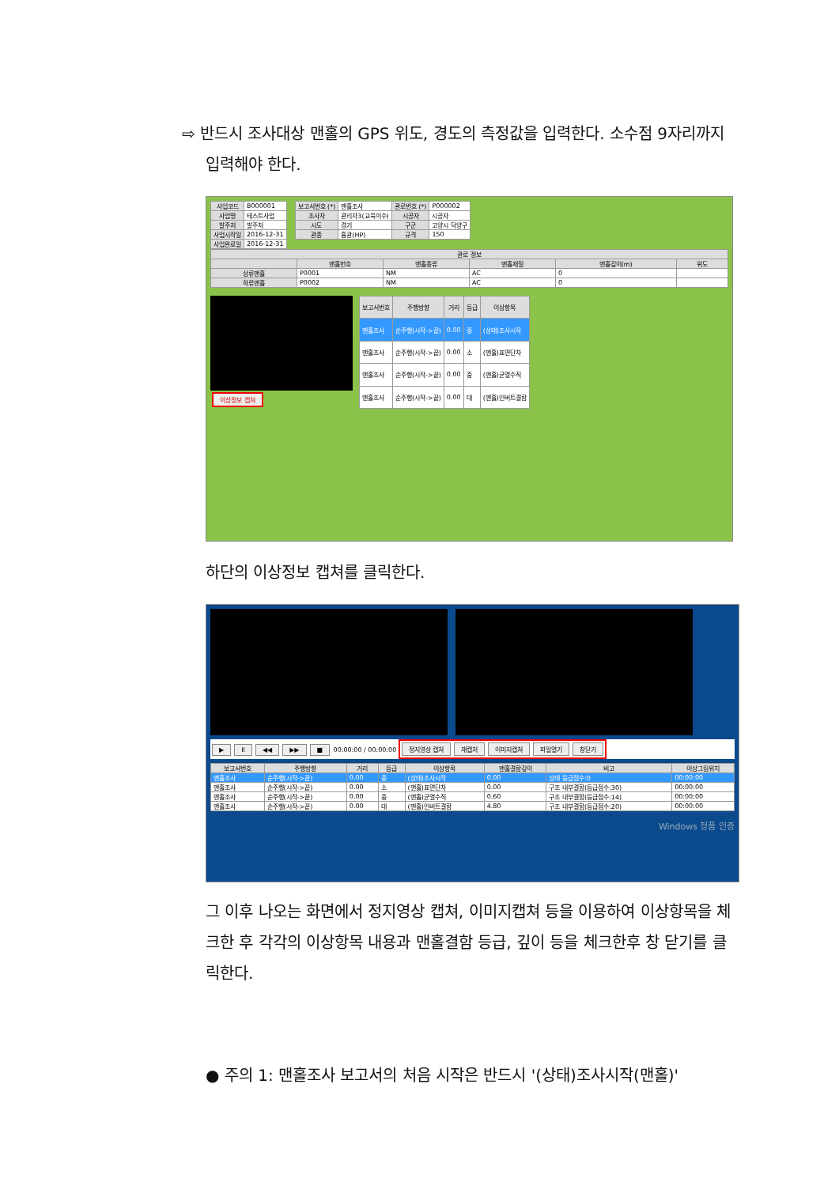⇨ 반드시 조사대상 맨홀의 GPS 위도, 경도의 측정값을 입력한다. 소수점 9자리까지 입력해야 한다.
| 사업코드 | B000001 |
| 사업명 | 테스트사업 |
| 발주처 | 발주처 |
| 사업시작일 | 2016-12-31 |
| 사업완료일 | 2016-12-31 |
| 보고서번호 (*) | 맨홀조사 | 관로번호 (*) | P000002 |
| 조사자 | 관리자3(교육이수) | 시공자 | 시공자 |
| 시도 | 경기 | 구군 | 고양시 덕양구 |
| 관종 | 흄관(HP) | 규격 | 150 |
| 관로 정보 | | | | | |
| --- | --- | --- | --- | --- | --- |
| | 맨홀번호 | 맨홀종류 | 맨홀재질 | 맨홀깊이(m) | 위도 |
| 상류맨홀 | P0001 | NM | AC | 0 | |
| 하류맨홀 | P0002 | NM | AC | 0 | |
이상정보 캡쳐
| 보고서번호 | 주행방향 | 거리 | 등급 | 이상항목 |
| --- | --- | --- | --- | --- |
| 맨홀조사 | 순주행(시작->끝) | 0.00 | 중 | (상태)조사시작 |
| 맨홀조사 | 순주행(시작->끝) | 0.00 | 소 | (맨홀)표면단차 |
| 맨홀조사 | 순주행(시작->끝) | 0.00 | 중 | (맨홀)균열수직 |
| 맨홀조사 | 순주행(시작->끝) | 0.00 | 대 | (맨홀)인버트결함 |
하단의 이상정보 캡쳐를 클릭한다.
▶ II ◀◀ ▶▶ ■ 00:00:00 / 00:00:00 정지영상 캡쳐 재캡처 이미지캡쳐 파일열기 창닫기
| 보고서번호 | 주행방향 | 거리 | 등급 | 이상항목 | 맨홀결함깊이 | 비고 | 이상그림위치 |
| --- | --- | --- | --- | --- | --- | --- | --- |
| 맨홀조사 | 순주행(시작->끝) | 0.00 | 중 | (상태)조사시작 | 0.00 | 상태 등급점수:0 | 00:00:00 |
| 맨홀조사 | 순주행(시작->끝) | 0.00 | 소 | (맨홀)표면단차 | 0.00 | 구조 내부결함(등급점수:30) | 00:00:00 |
| 맨홀조사 | 순주행(시작->끝) | 0.00 | 중 | (맨홀)균열수직 | 0.60 | 구조 내부결함(등급점수:14) | 00:00:00 |
| 맨홀조사 | 순주행(시작->끝) | 0.00 | 대 | (맨홀)인버트결함 | 4.80 | 구조 내부결함(등급점수:20) | 00:00:00 |
Windows 정품 인증
그 이후 나오는 화면에서 정지영상 캡쳐, 이미지캡쳐 등을 이용하여 이상항목을 체크한 후 각각의 이상항목 내용과 맨홀결함 등급, 깊이 등을 체크한후 창 닫기를 클릭한다.
● 주의 1: 맨홀조사 보고서의 처음 시작은 반드시 '(상태)조사시작(맨홀)'